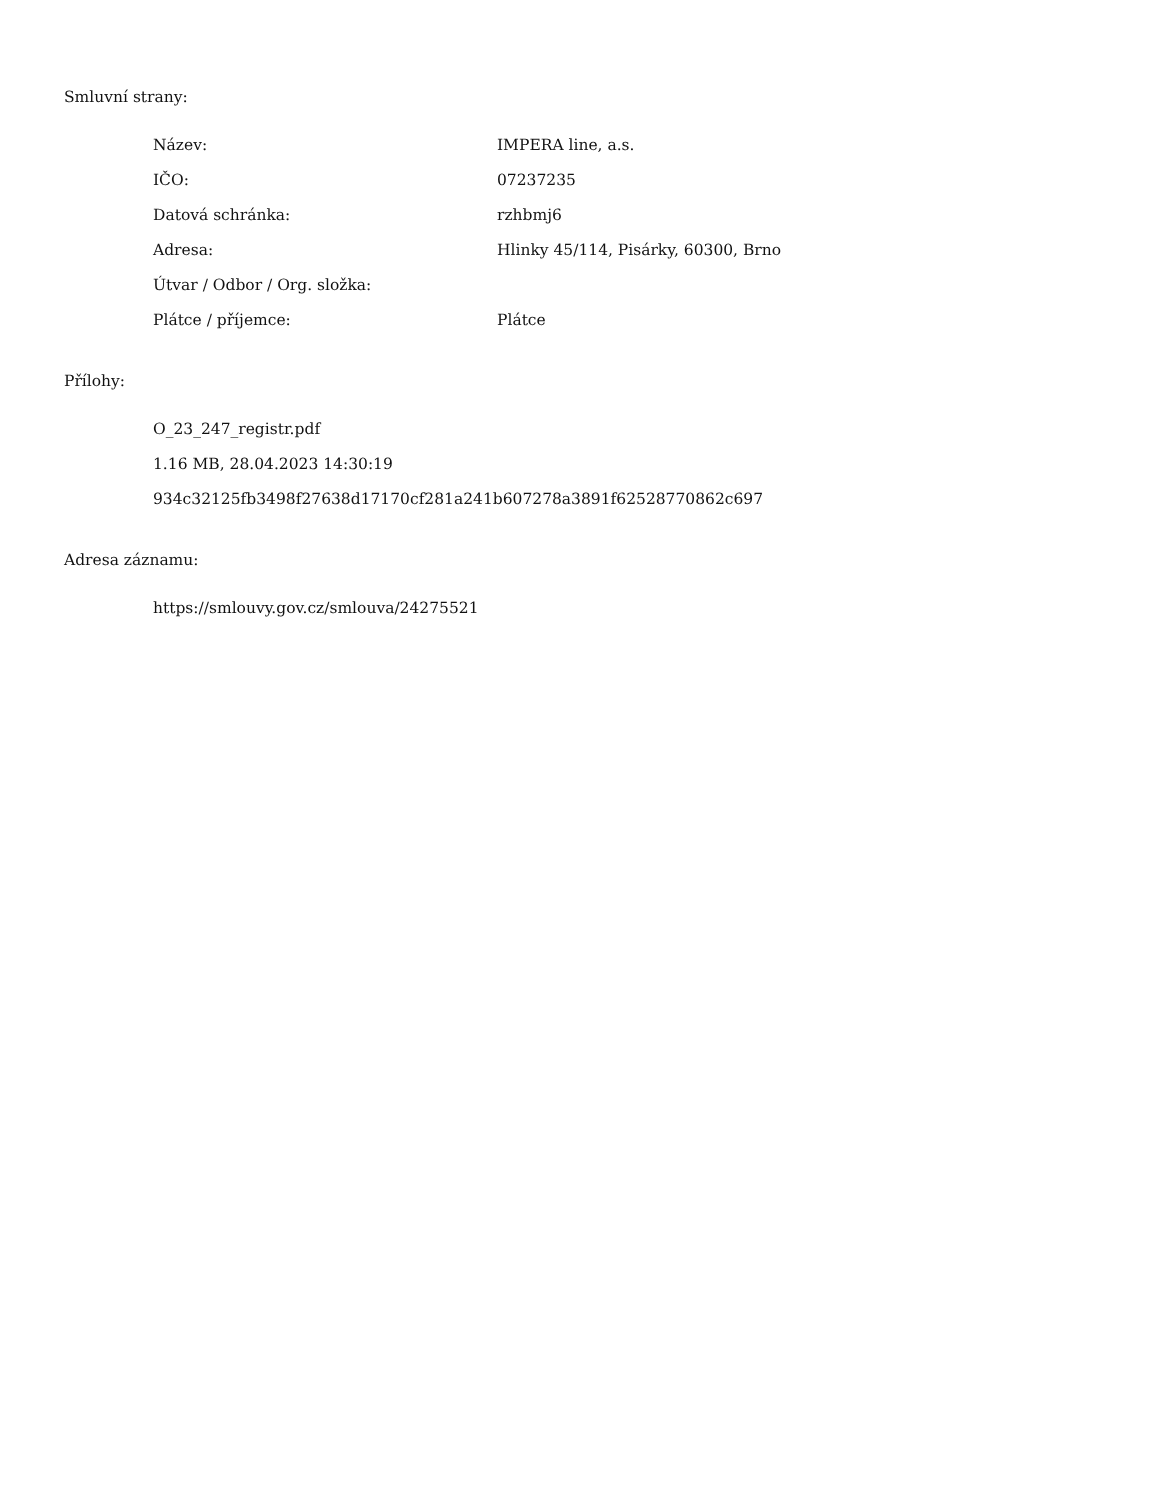Smluvní strany:
| Název: | IMPERA line, a.s. |
| IČO: | 07237235 |
| Datová schránka: | rzhbmj6 |
| Adresa: | Hlinky 45/114, Pisárky, 60300, Brno |
| Útvar / Odbor / Org. složka: | |
| Plátce / příjemce: | Plátce |
Přílohy:
O_23_247_registr.pdf
1.16 MB, 28.04.2023 14:30:19
934c32125fb3498f27638d17170cf281a241b607278a3891f62528770862c697
Adresa záznamu:
https://smlouvy.gov.cz/smlouva/24275521